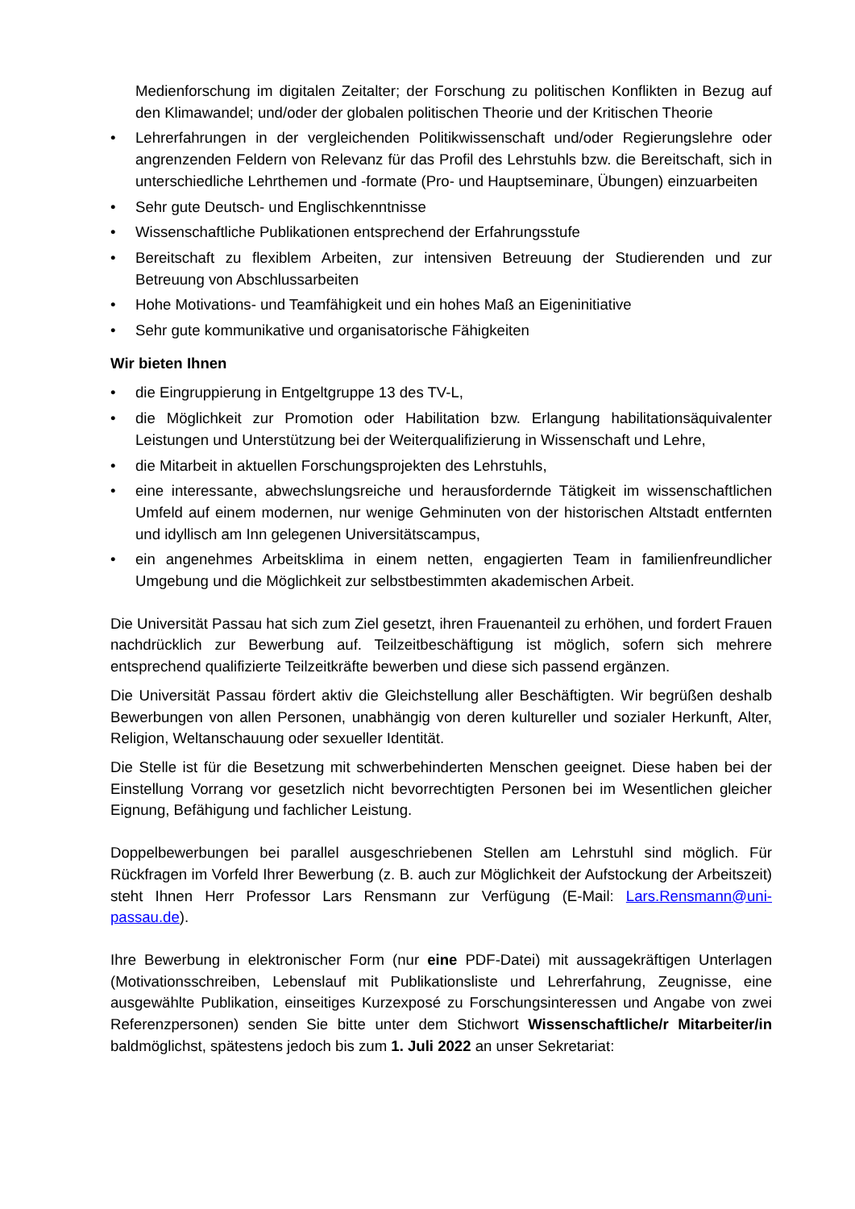Medienforschung im digitalen Zeitalter; der Forschung zu politischen Konflikten in Bezug auf den Klimawandel; und/oder der globalen politischen Theorie und der Kritischen Theorie
• Lehrerfahrungen in der vergleichenden Politikwissenschaft und/oder Regierungslehre oder angrenzenden Feldern von Relevanz für das Profil des Lehrstuhls bzw. die Bereitschaft, sich in unterschiedliche Lehrthemen und -formate (Pro- und Hauptseminare, Übungen) einzuarbeiten
• Sehr gute Deutsch- und Englischkenntnisse
• Wissenschaftliche Publikationen entsprechend der Erfahrungsstufe
• Bereitschaft zu flexiblem Arbeiten, zur intensiven Betreuung der Studierenden und zur Betreuung von Abschlussarbeiten
• Hohe Motivations- und Teamfähigkeit und ein hohes Maß an Eigeninitiative
• Sehr gute kommunikative und organisatorische Fähigkeiten
Wir bieten Ihnen
• die Eingruppierung in Entgeltgruppe 13 des TV-L,
• die Möglichkeit zur Promotion oder Habilitation bzw. Erlangung habilitationsäquivalenter Leistungen und Unterstützung bei der Weiterqualifizierung in Wissenschaft und Lehre,
• die Mitarbeit in aktuellen Forschungsprojekten des Lehrstuhls,
• eine interessante, abwechslungsreiche und herausfordernde Tätigkeit im wissenschaftlichen Umfeld auf einem modernen, nur wenige Gehminuten von der historischen Altstadt entfernten und idyllisch am Inn gelegenen Universitätscampus,
• ein angenehmes Arbeitsklima in einem netten, engagierten Team in familienfreundlicher Umgebung und die Möglichkeit zur selbstbestimmten akademischen Arbeit.
Die Universität Passau hat sich zum Ziel gesetzt, ihren Frauenanteil zu erhöhen, und fordert Frauen nachdrücklich zur Bewerbung auf. Teilzeitbeschäftigung ist möglich, sofern sich mehrere entsprechend qualifizierte Teilzeitkräfte bewerben und diese sich passend ergänzen.
Die Universität Passau fördert aktiv die Gleichstellung aller Beschäftigten. Wir begrüßen deshalb Bewerbungen von allen Personen, unabhängig von deren kultureller und sozialer Herkunft, Alter, Religion, Weltanschauung oder sexueller Identität.
Die Stelle ist für die Besetzung mit schwerbehinderten Menschen geeignet. Diese haben bei der Einstellung Vorrang vor gesetzlich nicht bevorrechtigten Personen bei im Wesentlichen gleicher Eignung, Befähigung und fachlicher Leistung.
Doppelbewerbungen bei parallel ausgeschriebenen Stellen am Lehrstuhl sind möglich. Für Rückfragen im Vorfeld Ihrer Bewerbung (z. B. auch zur Möglichkeit der Aufstockung der Arbeitszeit) steht Ihnen Herr Professor Lars Rensmann zur Verfügung (E-Mail: Lars.Rensmann@uni-passau.de).
Ihre Bewerbung in elektronischer Form (nur eine PDF-Datei) mit aussagekräftigen Unterlagen (Motivationsschreiben, Lebenslauf mit Publikationsliste und Lehrerfahrung, Zeugnisse, eine ausgewählte Publikation, einseitiges Kurzexposé zu Forschungsinteressen und Angabe von zwei Referenzpersonen) senden Sie bitte unter dem Stichwort Wissenschaftliche/r Mitarbeiter/in baldmöglichst, spätestens jedoch bis zum 1. Juli 2022 an unser Sekretariat: